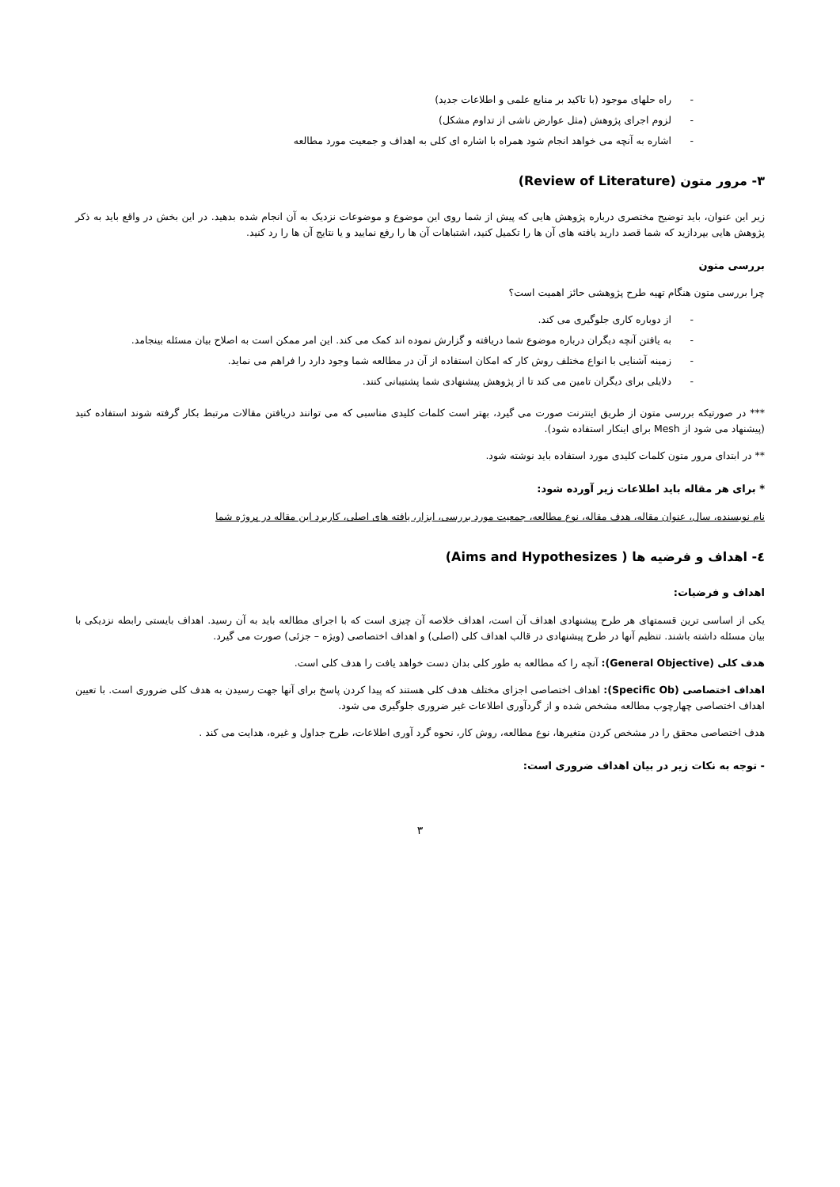- راه حلهای موجود (با تاکید بر منابع علمی و اطلاعات جدید)
- لزوم اجرای پژوهش (مثل عوارض ناشی از تداوم مشکل)
- اشاره به آنچه می خواهد انجام شود همراه با اشاره ای کلی به اهداف و جمعیت مورد مطالعه
۳- مرور متون (Review of Literature)
زیر این عنوان، باید توضیح مختصری درباره پژوهش هایی که پیش از شما روی این موضوع و موضوعات نزدیک به آن انجام شده بدهید. در این بخش در واقع باید به ذکر پژوهش هایی بپردازید که شما قصد دارید یافته های آن ها را تکمیل کنید، اشتباهات آن ها را رفع نمایید و یا نتایج آن ها را رد کنید.
بررسی متون
چرا بررسی متون هنگام تهیه طرح پژوهشی حائز اهمیت است؟
- از دوباره کاری جلوگیری می کند.
- به یافتن آنچه دیگران درباره موضوع شما دریافته و گزارش نموده اند کمک می کند. این امر ممکن است به اصلاح بیان مسئله بینجامد.
- زمینه آشنایی با انواع مختلف روش کار که امکان استفاده از آن در مطالعه شما وجود دارد را فراهم می نماید.
- دلایلی برای دیگران تامین می کند تا از پژوهش پیشنهادی شما پشتیبانی کنند.
*** در صورتیکه بررسی متون از طریق اینترنت صورت می گیرد، بهتر است کلمات کلیدی مناسبی که می توانند دریافتن مقالات مرتبط بکار گرفته شوند استفاده کنید (پیشنهاد می شود از Mesh برای اینکار استفاده شود).
** در ابتدای مرور متون کلمات کلیدی مورد استفاده باید نوشته شود.
* برای هر مقاله باید اطلاعات زیر آورده شود:
نام نویسنده، سال، عنوان مقاله، هدف مقاله، نوع مطالعه، جمعیت مورد بررسی، ابزار، یافته های اصلی، کاربرد این مقاله در پروژه شما
٤- اهداف و فرضیه ها ( Aims and Hypothesizes)
اهداف و فرضیات:
یکی از اساسی ترین قسمتهای هر طرح پیشنهادی اهداف آن است، اهداف خلاصه آن چیزی است که با اجرای مطالعه باید به آن رسید. اهداف بایستی رابطه نزدیکی با بیان مسئله داشته باشند. تنظیم آنها در طرح پیشنهادی در قالب اهداف کلی (اصلی) و اهداف اختصاصی (ویژه – جزئی) صورت می گیرد.
هدف کلی (General Objective): آنچه را که مطالعه به طور کلی بدان دست خواهد یافت را هدف کلی است.
اهداف اختصاصی (Specific Ob): اهداف اختصاصی اجزای مختلف هدف کلی هستند که پیدا کردن پاسخ برای آنها جهت رسیدن به هدف کلی ضروری است. با تعیین اهداف اختصاصی چهارچوب مطالعه مشخص شده و از گردآوری اطلاعات غیر ضروری جلوگیری می شود.
هدف اختصاصی محقق را در مشخص کردن متغیرها، نوع مطالعه، روش کار، نحوه گرد آوری اطلاعات، طرح جداول و غیره، هدایت می کند .
- توجه به نکات زیر در بیان اهداف ضروری است:
۳